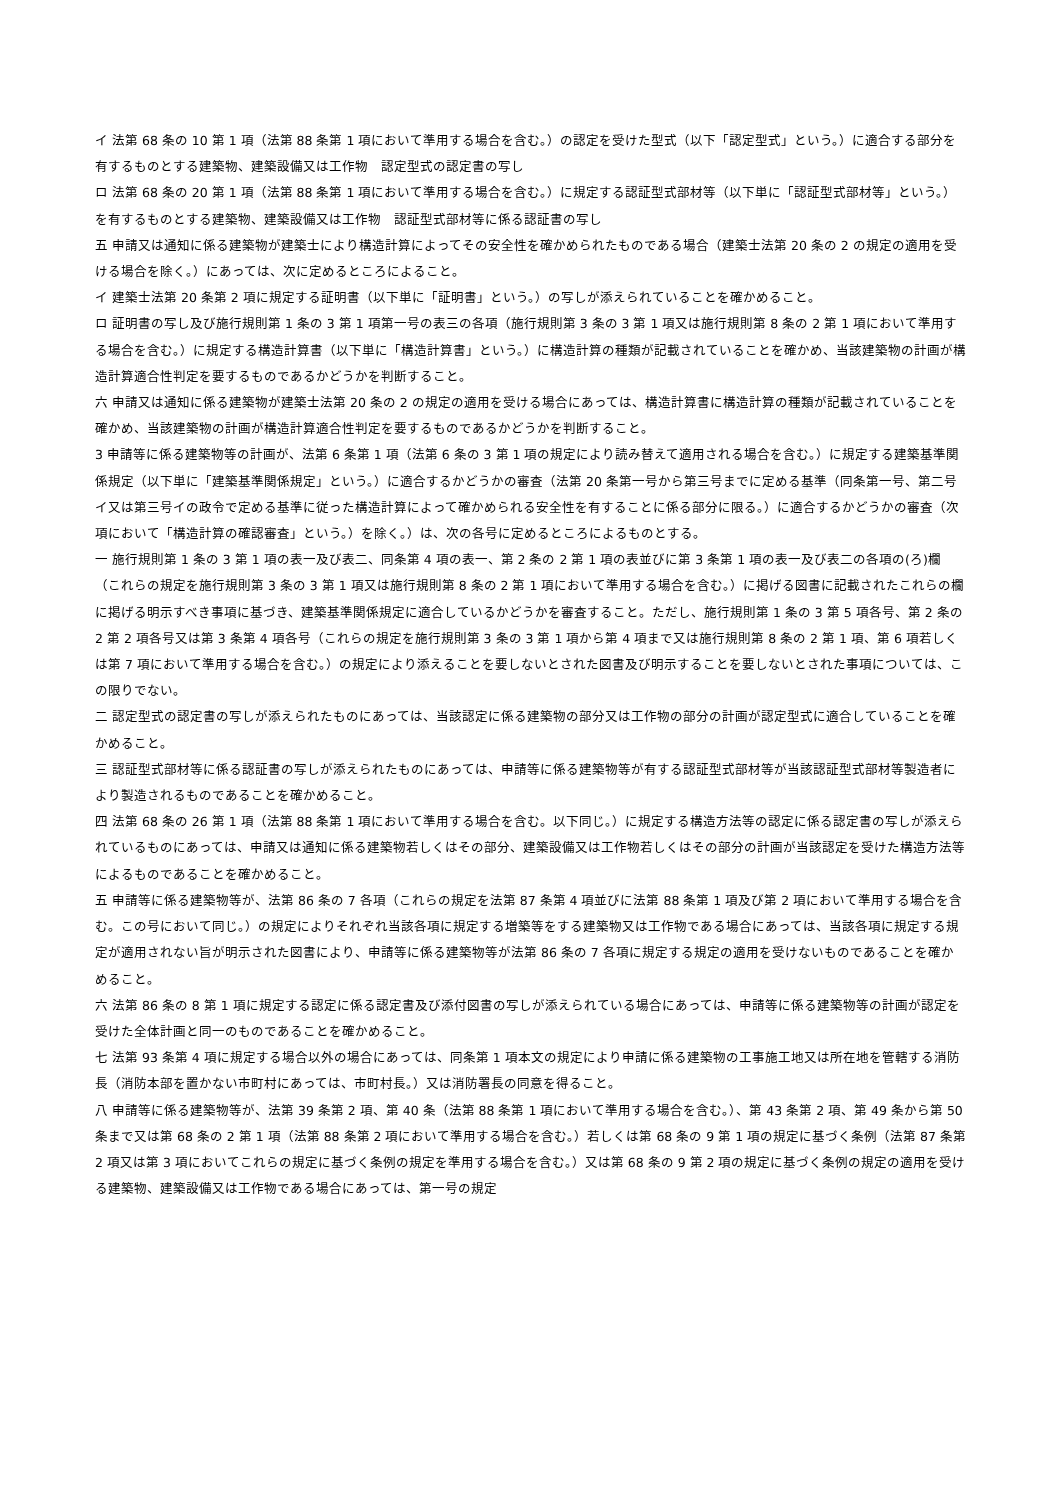イ 法第 68 条の 10 第 1 項（法第 88 条第 1 項において準用する場合を含む。）の認定を受けた型式（以下「認定型式」という。）に適合する部分を有するものとする建築物、建築設備又は工作物　認定型式の認定書の写し
ロ 法第 68 条の 20 第 1 項（法第 88 条第 1 項において準用する場合を含む。）に規定する認証型式部材等（以下単に「認証型式部材等」という。）を有するものとする建築物、建築設備又は工作物　認証型式部材等に係る認証書の写し
五 申請又は通知に係る建築物が建築士により構造計算によってその安全性を確かめられたものである場合（建築士法第 20 条の 2 の規定の適用を受ける場合を除く。）にあっては、次に定めるところによること。
イ 建築士法第 20 条第 2 項に規定する証明書（以下単に「証明書」という。）の写しが添えられていることを確かめること。
ロ 証明書の写し及び施行規則第 1 条の 3 第 1 項第一号の表三の各項（施行規則第 3 条の 3 第 1 項又は施行規則第 8 条の 2 第 1 項において準用する場合を含む。）に規定する構造計算書（以下単に「構造計算書」という。）に構造計算の種類が記載されていることを確かめ、当該建築物の計画が構造計算適合性判定を要するものであるかどうかを判断すること。
六 申請又は通知に係る建築物が建築士法第 20 条の 2 の規定の適用を受ける場合にあっては、構造計算書に構造計算の種類が記載されていることを確かめ、当該建築物の計画が構造計算適合性判定を要するものであるかどうかを判断すること。
3 申請等に係る建築物等の計画が、法第 6 条第 1 項（法第 6 条の 3 第 1 項の規定により読み替えて適用される場合を含む。）に規定する建築基準関係規定（以下単に「建築基準関係規定」という。）に適合するかどうかの審査（法第 20 条第一号から第三号までに定める基準（同条第一号、第二号イ又は第三号イの政令で定める基準に従った構造計算によって確かめられる安全性を有することに係る部分に限る。）に適合するかどうかの審査（次項において「構造計算の確認審査」という。）を除く。）は、次の各号に定めるところによるものとする。
一 施行規則第 1 条の 3 第 1 項の表一及び表二、同条第 4 項の表一、第 2 条の 2 第 1 項の表並びに第 3 条第 1 項の表一及び表二の各項の(ろ)欄（これらの規定を施行規則第 3 条の 3 第 1 項又は施行規則第 8 条の 2 第 1 項において準用する場合を含む。）に掲げる図書に記載されたこれらの欄に掲げる明示すべき事項に基づき、建築基準関係規定に適合しているかどうかを審査すること。ただし、施行規則第 1 条の 3 第 5 項各号、第 2 条の 2 第 2 項各号又は第 3 条第 4 項各号（これらの規定を施行規則第 3 条の 3 第 1 項から第 4 項まで又は施行規則第 8 条の 2 第 1 項、第 6 項若しくは第 7 項において準用する場合を含む。）の規定により添えることを要しないとされた図書及び明示することを要しないとされた事項については、この限りでない。
二 認定型式の認定書の写しが添えられたものにあっては、当該認定に係る建築物の部分又は工作物の部分の計画が認定型式に適合していることを確かめること。
三 認証型式部材等に係る認証書の写しが添えられたものにあっては、申請等に係る建築物等が有する認証型式部材等が当該認証型式部材等製造者により製造されるものであることを確かめること。
四 法第 68 条の 26 第 1 項（法第 88 条第 1 項において準用する場合を含む。以下同じ。）に規定する構造方法等の認定に係る認定書の写しが添えられているものにあっては、申請又は通知に係る建築物若しくはその部分、建築設備又は工作物若しくはその部分の計画が当該認定を受けた構造方法等によるものであることを確かめること。
五 申請等に係る建築物等が、法第 86 条の 7 各項（これらの規定を法第 87 条第 4 項並びに法第 88 条第 1 項及び第 2 項において準用する場合を含む。この号において同じ。）の規定によりそれぞれ当該各項に規定する増築等をする建築物又は工作物である場合にあっては、当該各項に規定する規定が適用されない旨が明示された図書により、申請等に係る建築物等が法第 86 条の 7 各項に規定する規定の適用を受けないものであることを確かめること。
六 法第 86 条の 8 第 1 項に規定する認定に係る認定書及び添付図書の写しが添えられている場合にあっては、申請等に係る建築物等の計画が認定を受けた全体計画と同一のものであることを確かめること。
七 法第 93 条第 4 項に規定する場合以外の場合にあっては、同条第 1 項本文の規定により申請に係る建築物の工事施工地又は所在地を管轄する消防長（消防本部を置かない市町村にあっては、市町村長。）又は消防署長の同意を得ること。
八 申請等に係る建築物等が、法第 39 条第 2 項、第 40 条（法第 88 条第 1 項において準用する場合を含む。）、第 43 条第 2 項、第 49 条から第 50 条まで又は第 68 条の 2 第 1 項（法第 88 条第 2 項において準用する場合を含む。）若しくは第 68 条の 9 第 1 項の規定に基づく条例（法第 87 条第 2 項又は第 3 項においてこれらの規定に基づく条例の規定を準用する場合を含む。）又は第 68 条の 9 第 2 項の規定に基づく条例の規定の適用を受ける建築物、建築設備又は工作物である場合にあっては、第一号の規定